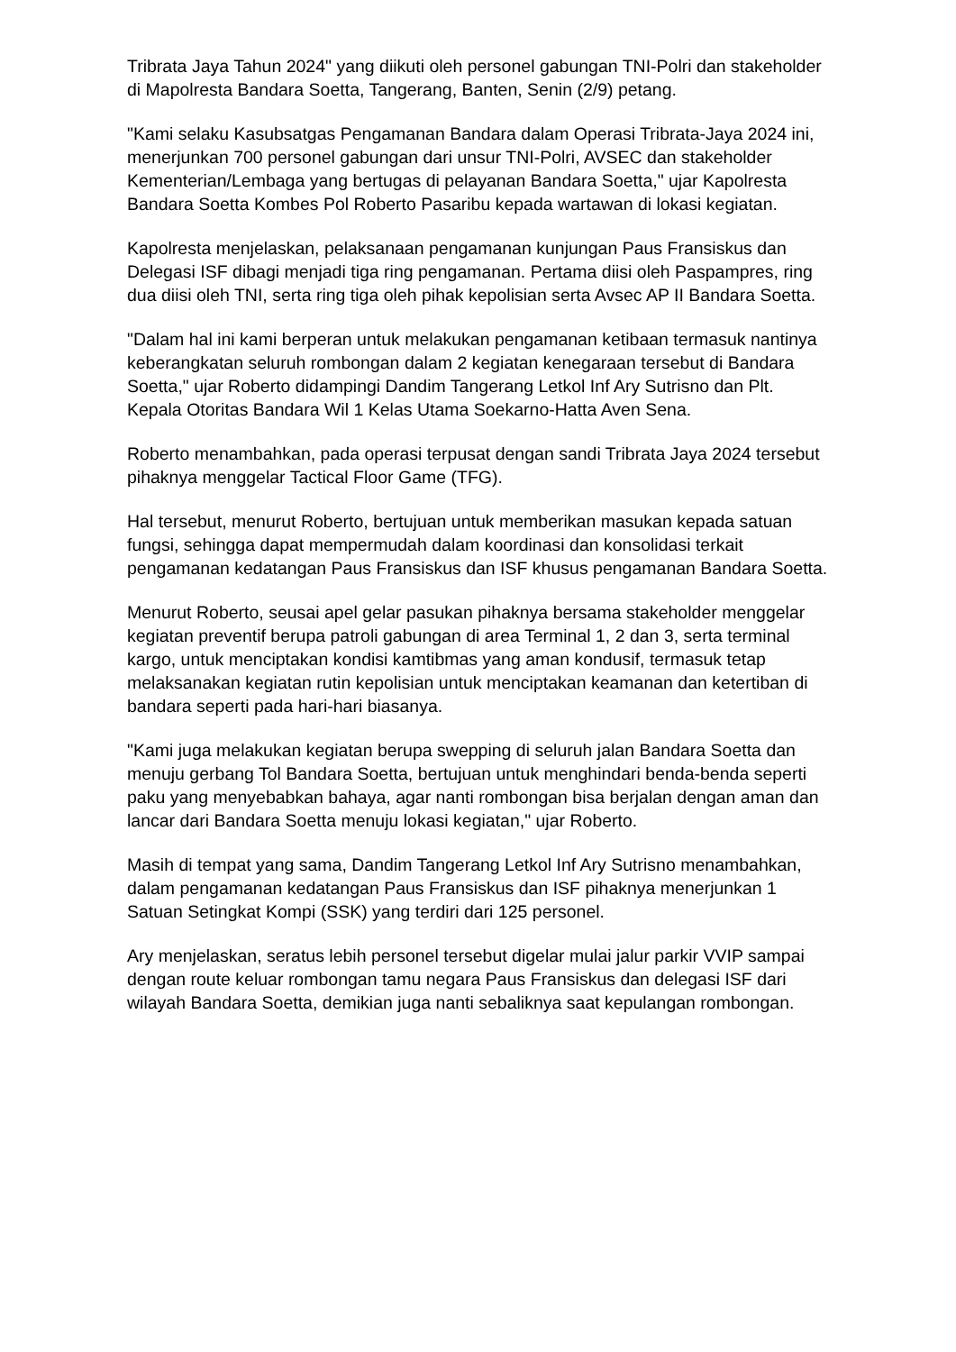Tribrata Jaya Tahun 2024" yang diikuti oleh personel gabungan TNI-Polri dan stakeholder di Mapolresta Bandara Soetta, Tangerang, Banten, Senin (2/9) petang.
"Kami selaku Kasubsatgas Pengamanan Bandara dalam Operasi Tribrata-Jaya 2024 ini, menerjunkan 700 personel gabungan dari unsur TNI-Polri, AVSEC dan stakeholder Kementerian/Lembaga yang bertugas di pelayanan Bandara Soetta," ujar Kapolresta Bandara Soetta Kombes Pol Roberto Pasaribu kepada wartawan di lokasi kegiatan.
Kapolresta menjelaskan, pelaksanaan pengamanan kunjungan Paus Fransiskus dan Delegasi ISF dibagi menjadi tiga ring pengamanan. Pertama diisi oleh Paspampres, ring dua diisi oleh TNI, serta ring tiga oleh pihak kepolisian serta Avsec AP II Bandara Soetta.
"Dalam hal ini kami berperan untuk melakukan pengamanan ketibaan termasuk nantinya keberangkatan seluruh rombongan dalam 2 kegiatan kenegaraan tersebut di Bandara Soetta," ujar Roberto didampingi Dandim Tangerang Letkol Inf Ary Sutrisno dan Plt. Kepala Otoritas Bandara Wil 1 Kelas Utama Soekarno-Hatta Aven Sena.
Roberto menambahkan, pada operasi terpusat dengan sandi Tribrata Jaya 2024 tersebut pihaknya menggelar Tactical Floor Game (TFG).
Hal tersebut, menurut Roberto, bertujuan untuk memberikan masukan kepada satuan fungsi, sehingga dapat mempermudah dalam koordinasi dan konsolidasi terkait pengamanan kedatangan Paus Fransiskus dan ISF khusus pengamanan Bandara Soetta.
Menurut Roberto, seusai apel gelar pasukan pihaknya bersama stakeholder menggelar kegiatan preventif berupa patroli gabungan di area Terminal 1, 2 dan 3, serta terminal kargo, untuk menciptakan kondisi kamtibmas yang aman kondusif, termasuk tetap melaksanakan kegiatan rutin kepolisian untuk menciptakan keamanan dan ketertiban di bandara seperti pada hari-hari biasanya.
"Kami juga melakukan kegiatan berupa swepping di seluruh jalan Bandara Soetta dan menuju gerbang Tol Bandara Soetta, bertujuan untuk menghindari benda-benda seperti paku yang menyebabkan bahaya, agar nanti rombongan bisa berjalan dengan aman dan lancar dari Bandara Soetta menuju lokasi kegiatan," ujar Roberto.
Masih di tempat yang sama, Dandim Tangerang Letkol Inf Ary Sutrisno menambahkan, dalam pengamanan kedatangan Paus Fransiskus dan ISF pihaknya menerjunkan 1 Satuan Setingkat Kompi (SSK) yang terdiri dari 125 personel.
Ary menjelaskan, seratus lebih personel tersebut digelar mulai jalur parkir VVIP sampai dengan route keluar rombongan tamu negara Paus Fransiskus dan delegasi ISF dari wilayah Bandara Soetta, demikian juga nanti sebaliknya saat kepulangan rombongan.